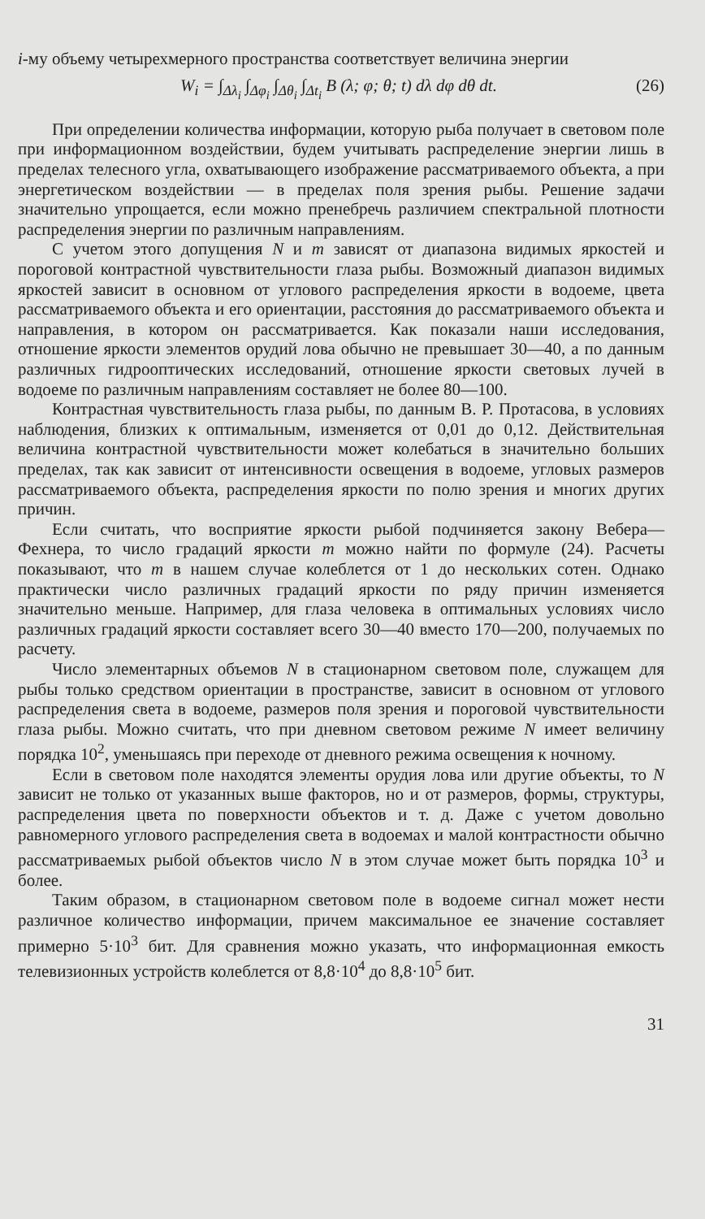i-му объему четырехмерного пространства соответствует величина энергии
W<sub>i</sub> = ∫<sub>Δλ<sub>i</sub></sub> ∫<sub>Δφ<sub>i</sub></sub> ∫<sub>Δθ<sub>i</sub></sub> ∫<sub>Δt<sub>i</sub></sub> B (λ; φ; θ; t) dλ dφ dθ dt. (26)
При определении количества информации, которую рыба получает в световом поле при информационном воздействии, будем учитывать распределение энергии лишь в пределах телесного угла, охватывающего изображение рассматриваемого объекта, а при энергетическом воздействии — в пределах поля зрения рыбы. Решение задачи значительно упрощается, если можно пренебречь различием спектральной плотности распределения энергии по различным направлениям.
С учетом этого допущения N и m зависят от диапазона видимых яркостей и пороговой контрастной чувствительности глаза рыбы. Возможный диапазон видимых яркостей зависит в основном от углового распределения яркости в водоеме, цвета рассматриваемого объекта и его ориентации, расстояния до рассматриваемого объекта и направления, в котором он рассматривается. Как показали наши исследования, отношение яркости элементов орудий лова обычно не превышает 30—40, а по данным различных гидрооптических исследований, отношение яркости световых лучей в водоеме по различным направлениям составляет не более 80—100.
Контрастная чувствительность глаза рыбы, по данным В. Р. Протасова, в условиях наблюдения, близких к оптимальным, изменяется от 0,01 до 0,12. Действительная величина контрастной чувствительности может колебаться в значительно больших пределах, так как зависит от интенсивности освещения в водоеме, угловых размеров рассматриваемого объекта, распределения яркости по полю зрения и многих других причин.
Если считать, что восприятие яркости рыбой подчиняется закону Вебера—Фехнера, то число градаций яркости m можно найти по формуле (24). Расчеты показывают, что m в нашем случае колеблется от 1 до нескольких сотен. Однако практически число различных градаций яркости по ряду причин изменяется значительно меньше. Например, для глаза человека в оптимальных условиях число различных градаций яркости составляет всего 30—40 вместо 170—200, получаемых по расчету.
Число элементарных объемов N в стационарном световом поле, служащем для рыбы только средством ориентации в пространстве, зависит в основном от углового распределения света в водоеме, размеров поля зрения и пороговой чувствительности глаза рыбы. Можно считать, что при дневном световом режиме N имеет величину порядка 10<sup>2</sup>, уменьшаясь при переходе от дневного режима освещения к ночному.
Если в световом поле находятся элементы орудия лова или другие объекты, то N зависит не только от указанных выше факторов, но и от размеров, формы, структуры, распределения цвета по поверхности объектов и т. д. Даже с учетом довольно равномерного углового распределения света в водоемах и малой контрастности обычно рассматриваемых рыбой объектов число N в этом случае может быть порядка 10<sup>3</sup> и более.
Таким образом, в стационарном световом поле в водоеме сигнал может нести различное количество информации, причем максимальное ее значение составляет примерно 5·10<sup>3</sup> бит. Для сравнения можно указать, что информационная емкость телевизионных устройств колеблется от 8,8·10<sup>4</sup> до 8,8·10<sup>5</sup> бит.
31